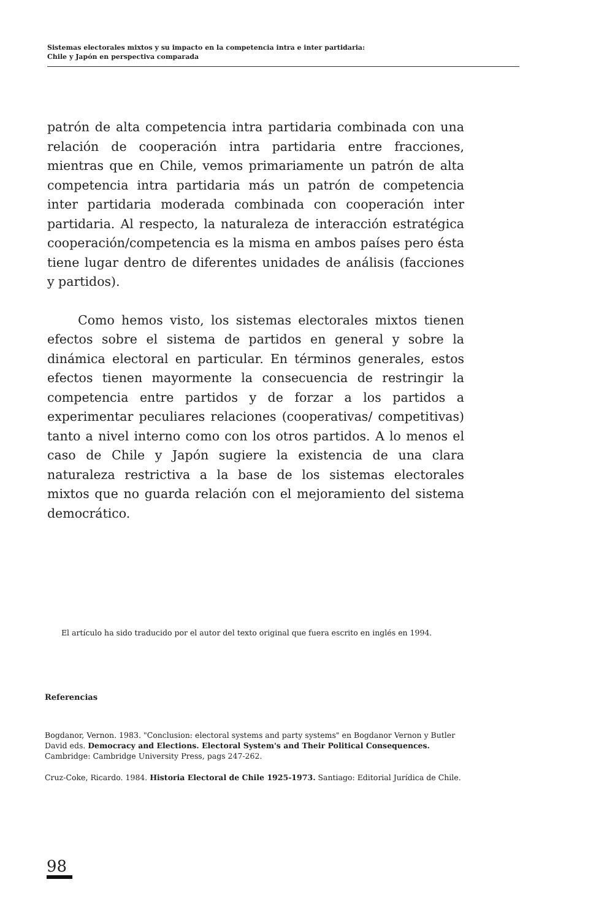Sistemas electorales mixtos y su impacto en la competencia intra e inter partidaria:
Chile y Japón en perspectiva comparada
patrón de alta competencia intra partidaria combinada con una relación de cooperación intra partidaria entre fracciones, mientras que en Chile, vemos primariamente un patrón de alta competencia intra partidaria más un patrón de competencia inter partidaria moderada combinada con cooperación inter partidaria. Al respecto, la naturaleza de interacción estratégica cooperación/competencia es la misma en ambos países pero ésta tiene lugar dentro de diferentes unidades de análisis (facciones y partidos).
Como hemos visto, los sistemas electorales mixtos tienen efectos sobre el sistema de partidos en general y sobre la dinámica electoral en particular. En términos generales, estos efectos tienen mayormente la consecuencia de restringir la competencia entre partidos y de forzar a los partidos a experimentar peculiares relaciones (cooperativas/ competitivas) tanto a nivel interno como con los otros partidos. A lo menos el caso de Chile y Japón sugiere la existencia de una clara naturaleza restrictiva a la base de los sistemas electorales mixtos que no guarda relación con el mejoramiento del sistema democrático.
El artículo ha sido traducido por el autor del texto original que fuera escrito en inglés en 1994.
Referencias
Bogdanor, Vernon. 1983. "Conclusion: electoral systems and party systems" en Bogdanor Vernon y Butler David eds. Democracy and Elections. Electoral System's and Their Political Consequences. Cambridge: Cambridge University Press, pags 247-262.
Cruz-Coke, Ricardo. 1984. Historia Electoral de Chile 1925-1973. Santiago: Editorial Jurídica de Chile.
98